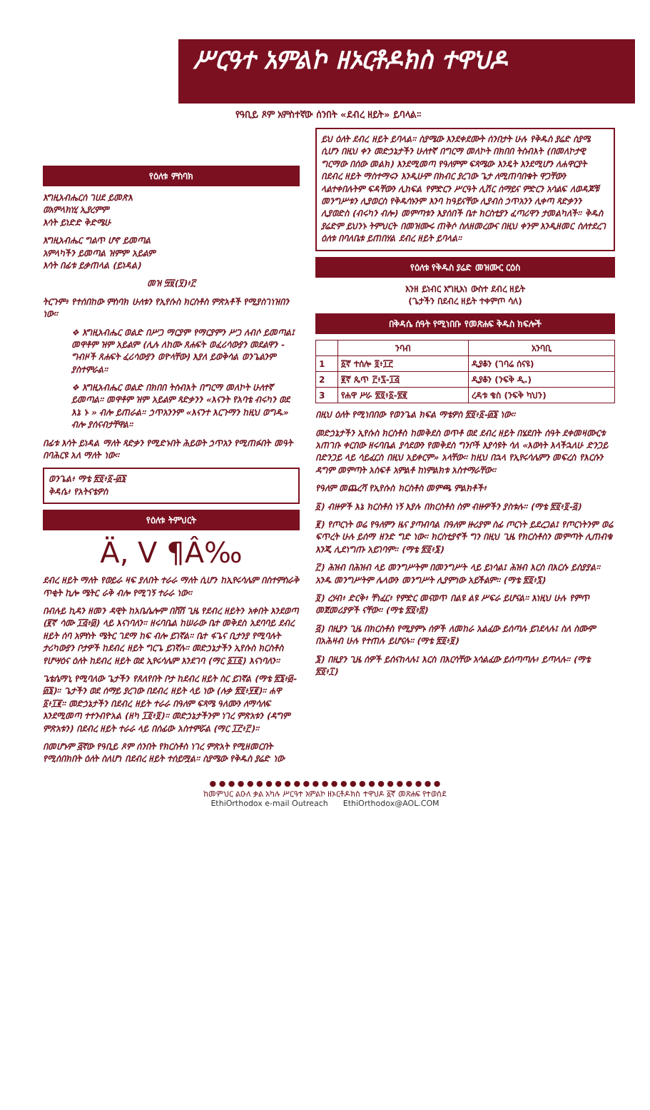ሥርዓተ አምልኮ ዘኦርቶዶክስ ተዋህዶ
የዓቢይ ጾም አምስተኛው ሰንበት «ደብረ ዘይት» ይባላል።
የዕለቱ ምስባክ
እግዚአብሔርሰ ገሀደ ይመጽእ
ወአምላክነሂ ኢያረምም
እሳት ይነድድ ቅድሜሁ
እግዚአብሔር ግልጥ ሆኖ ይመጣል
አምላካችን ይመጣል ዝምም አይልም
እሳት በፊቱ ይቃጠላል (ይነዳል)
መዝ ፵፱(፶)፥፫
ትርጉም፥ የተሰበከው ምስባክ ሁለቱን የኢየሱስ ክርስቶስ ምጽአቶች የሚያስገነዝበን ነው።
❖ እግዚአብሔር ወልድ በሥጋ ማርያም የማርያምን ሥጋ ለብሶ ይመጣል፤ መዋቶም ዝም አይልም (ሊሉ ለከሙ ጸሐፍት ወፈሪሳውያን መደልዋን - ግብዞች ጸሐፍት ፈሪሳውያን ወዮላቸው) እያለ ይወቅሳል ወንጌልንም ያስተምራል።
❖ እግዚአብሔር ወልድ በክበበ ትስብእት በግርማ መለኮት ሁለተኛ ይመጣል። መዋቶም ዝም አይልም ጻድቃንን «እናንት የአባቴ ብሩካን ወደ እኔ ኑ » ብሎ ይጠራል። ኃጥአንንም «እናንተ እርጉማን ከዚህ ወግዱ» ብሎ ያሰናብታቸዋል።
በፊቱ እሳት ይነዳል ማለት ጻድቃን የሚድኑበት ሕይወት ኃጥአን የሚጠፉበት መዓት በባሕርዩ አለ ማለት ነው።
ወንጌል፥ ማቴ ፳፬፥፩-፴፮
ቅዳሴ፥ የአትናቴዎስ
የዕለቱ ትምህርት
Ä, V ¶Â‰
ደብረ ዘይት ማለት የወይራ ዛፍ ያለበት ተራራ ማለት ሲሆን ከኢየሩሳሌም በስተምስራቅ ጥቂት ኪሎ ሜትር ራቅ ብሎ የሚገኝ ተራራ ነው።
በብሉይ ኪዳን ዘመን ዳዊት ከአቤሴሎም በሸሸ ጊዜ የደብረ ዘይትን አቀበት እንደወጣ (፪ኛ ሳሙ ፲፭፥፴) ላይ እናነባለን። ዘሩባቤል ከሠራው ቤተ መቅደስ አደባባይ ደብረ ዘይት ሰባ አምስት ሜትር ገደማ ከፍ ብሎ ይገኛል። ቤተ ፋጌና ቢታንያ የሚባሉት ታሪካውያን ቦታዎች ከደብረ ዘይት ግርጌ ይገኛሉ። መድኃኔታችን ኢየሱስ ክርስቶስ የሆሣዕና ዕለት ከደብረ ዘይት ወደ ኢየሩሳሌም እንደገባ (ማር ፩፲፩) እናነባለን።
ጌቴሴማኒ የሚባለው ጌታችን የጸለየበት ቦታ ከደብረ ዘይት ስር ይገኛል (ማቴ ፳፮፥፴-፴፮)። ጌታችን ወደ ሰማይ ያረገው በደብረ ዘይት ላይ ነው (ሉቃ ፳፬፥፶፪)። ሐዋ ፩፥፲፪። መድኃኔታችን በደብረ ዘይት ተራራ በዓለም ፍጻሜ ዓለሙን ለማሳለፍ እንደሚመጣ ተተንብዮአል (ዘካ ፲፬፥፬)። መድኃኔታችንም ነገረ ምጽአቱን (ዳግም ምጽአቱን) በደብረ ዘይት ተራራ ላይ በሰፊው አስተምሯል (ማር ፲፫፥፫)።
በመሆኑም ፭ኛው የዓቢይ ጾም ሰንበት የክርስቶስ ነገረ ምጽአት የሚዘመርበት የሚሰበክበት ዕለት ስለሆነ በደብረ ዘይት ተሰይሟል። ስያሜው የቅዱስ ያሬድ ነው
ይህ ዕለት ደብረ ዘይት ይባላል። ስያሜው እንደቀደሙት ሰንበታት ሁሉ የቅዱስ ያሬድ ስያሜ ሲሆን በዚህ ቀን መድኃኔታችን ሁለተኛ በግርማ መለኮት በክበበ ትስብእት (በመለኮታዊ ግርማው በሰው መልክ) እንደሚመጣ የዓለምም ፍጻሜው እንዴት እንደሚሆን ለሐዋርያት በደብረ ዘይት ማስተማሩን እንዲሁም በክብር ያረገው ጌታ ለሚጠባበቁት ዋጋቸውን ላልተቀበሉትም ፍዳቸውን ሊከፍል የምድርን ሥርዓት ሊሽር ሰማይና ምድርን አሳልፍ ለወዳጆቹ መንግሥቱን ሊያወርስ የቅዱሳኑንም እንባ ከዓይናቸው ሊያብስ ኃጥአንን ሊቀጣ ጻድቃንን ሊያወድስ (ብሩካን ብሎ) መምጣቱን እያሰበች ቤተ ክርስቲያን ፈጣሪዋን ታመልካለች። ቅዱስ ያሬድም ይህንኑ ትምህርት በመዝሙሩ ጠቅሶ ስለዘመረውና በዚህ ቀንም እንዲዘመር ስለተደረገ ዕለቱ በባለቤቱ ይጠበሃል ደብረ ዘይት ይባላል።
የዕለቱ የቅዱስ ያሬድ መዝሙር ርዕስ
እንዘ ይነብር እግዚእነ ውስተ ደብረ ዘይት
(ጌታችን በደብረ ዘይት ተቀምጦ ሳለ)
በቅዳሴ ሰዓት የሚነበቡ የመጽሐፍ ቅዱስ ክፍሎች
| | ንባብ | አንባቢ |
| --- | --- | --- |
| 1 | ፩ኛ ተሰሎ ፬፥፲፫ | ዲያቆን (ገባሬ ሰናዩ) |
| 2 | ፪ኛ ጴጥ ፫፥፯-፲፭ | ዲያቆን (ንፍቅ ዲ.) |
| 3 | የሐዋ ሥራ ፳፬፥፩-፳፪ | ረዳቱ ቄስ (ንፍቅ ካህን) |
በዚህ ዕለት የሚነበበው የወንጌል ክፍል ማቴዎስ ፳፬፥፩-፴፮ ነው።
መድኃኔታችን ኢየሱስ ክርስቶስ ከመቅደስ ወጥቶ ወደ ደብረ ዘይት በሄደበት ሰዓት ደቀመዛሙርቱ አጠገቡ ቀርበው ዘሩባቤል ያሳደውን የመቅደስ ግንቦች እያሳዩት ሳለ «እውነት እላችኋለሁ ድንጋይ በድንጋይ ላይ ሳይፈርስ በዚህ አይቀርም» አላቸው። ከዚህ በኋላ የኢየሩሳሌምን መፍረስ የእርሱን ዳግም መምጣት አስፍቶ አምልቶ ከነምልክቱ አስተማራቸው።
የዓለም መጨረሻ የኢየሱስ ክርስቶስ መምጫ ምልክቶች፥
፩) ብዙዎች እኔ ክርስቶስ ነኝ እያሉ በክርስቶስ ስም ብዙዎችን ያስቱሉ። (ማቴ ፳፬፥፬-፭)
፪) የጦርነት ወሬ የዓለምን ዜና ያጣብባል በዓለም ዙሪያም ስፊ ጦርነት ይደረጋል፤ የጦርነትንም ወሬ ፍጥረት ሁሉ ይሰማ ዘንድ ግድ ነው። ክርስቲያኖች ግን በዚህ ጊዜ የክርስቶስን መምጣት ሊጠብቁ እንጂ ሊደነግጡ አይገባም። (ማቴ ፳፬፥፮)
፫) ሕዝብ በሕዝብ ላይ መንግሥትም በመንግሥት ላይ ይነሳል፤ ሕዝብ እርስ በእርሱ ይስያያል። አንዱ መንግሥትም ሌላውን መንግሥት ሊያምነው አይችልም። (ማቴ ፳፬፥፯)
፬) ረሃብ፥ ድርቅ፥ ቸነፈር፥ የምድር መናወጥ በልዩ ልዩ ሥፍራ ይሆናል። እነዚህ ሁሉ የምጥ መጀመሪያዎች ናቸው። (ማቴ ፳፬፥፰)
፭) በዚያን ጊዜ በክርስቶስ የሚያምኑ ሰዎች ለመከራ አልፈው ይሰጣሉ ይገደላሉ፤ ስለ ስሙም በአሕዛብ ሁሉ የተጠሉ ይሆናሉ። (ማቴ ፳፬፥፱)
፮) በዚያን ጊዜ ሰዎች ይሰናከላሉ፤ እርስ በእርሳቸው አሳልፈው ይሰጣጣሉ፥ ይጣላሉ። (ማቴ ፳፬፥፲)
● ● ● ● ● ● ● ● ● ● ● ● ● ● ● ● ● ● ● ● ● ● ● ● ●
ከመምህር ልዑለ ቃል አካሉ ሥርዓተ አምልኮ ዘኦርቶዶክስ ተዋህዶ ፩ኛ መጽሐፍ የተወሰደ
EthiOrthodox e-mail Outreach EthiOrthodox@AOL.COM